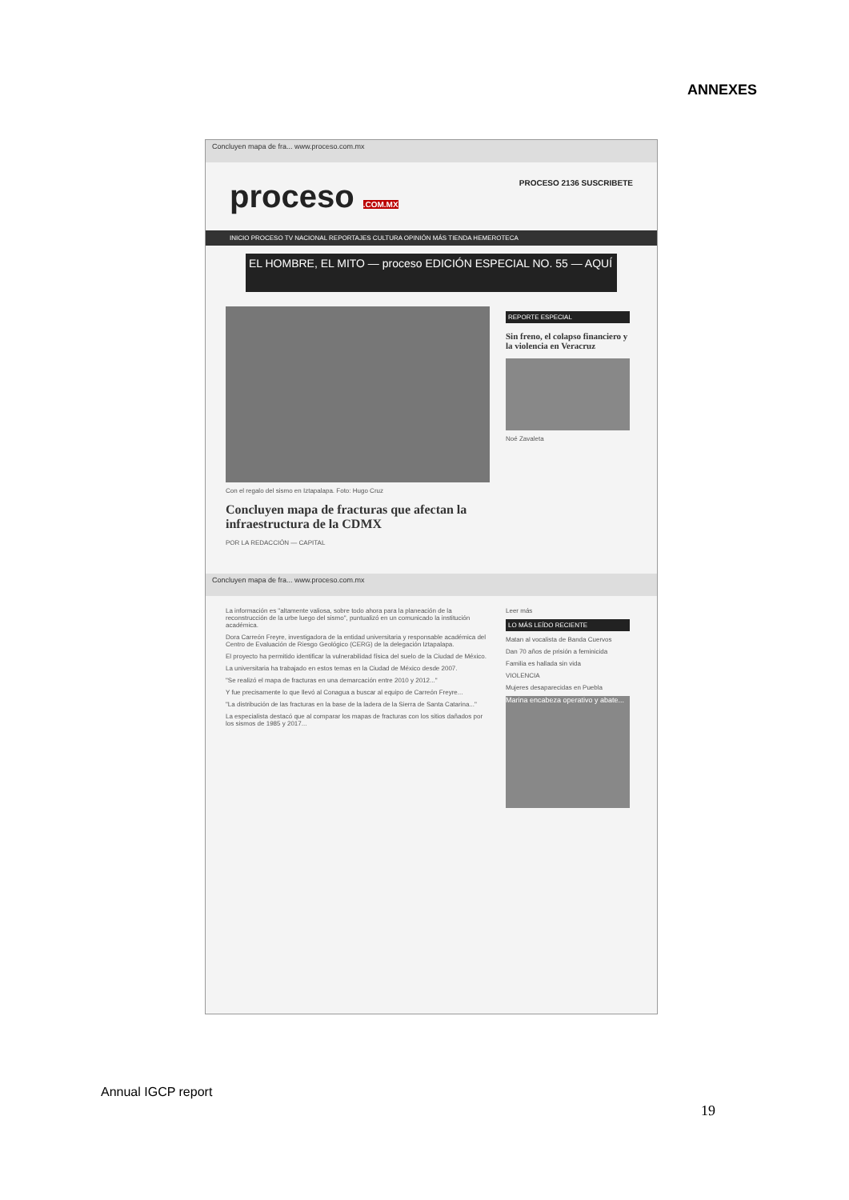ANNEXES
Concluyen mapa de fra... www.proceso.com.mx
proceso .COM.MX PROCESO 2136 SUSCRIBETE
INICIO PROCESO TV NACIONAL REPORTAJES CULTURA OPINIÓN MÁS TIENDA HEMEROTECA
EL HOMBRE, EL MITO — proceso EDICIÓN ESPECIAL NO. 55 — AQUÍ
Con el regalo del sismo en Iztapalapa. Foto: Hugo Cruz
Concluyen mapa de fracturas que afectan la infraestructura de la CDMX
POR LA REDACCIÓN — CAPITAL
REPORTE ESPECIAL
Sin freno, el colapso financiero y la violencia en Veracruz
Noé Zavaleta
Concluyen mapa de fra... www.proceso.com.mx
La información es "altamente valiosa, sobre todo ahora para la planeación de la reconstrucción de la urbe luego del sismo", puntualizó en un comunicado la institución académica.
Dora Carreón Freyre, investigadora de la entidad universitaria y responsable académica del Centro de Evaluación de Riesgo Geológico (CERG) de la delegación Iztapalapa.
El proyecto ha permitido identificar la vulnerabilidad física del suelo de la Ciudad de México.
La universitaria ha trabajado en estos temas en la Ciudad de México desde 2007.
"Se realizó el mapa de fracturas en una demarcación entre 2010 y 2012..."
Y fue precisamente lo que llevó al Conagua a buscar al equipo de Carreón Freyre...
"La distribución de las fracturas en la base de la ladera de la Sierra de Santa Catarina..."
La especialista destacó que al comparar los mapas de fracturas con los sitios dañados por los sismos de 1985 y 2017...
Leer más
LO MÁS LEÍDO RECIENTE
Matan al vocalista de Banda Cuervos
Dan 70 años de prisión a feminicida
Familia es hallada sin vida
VIOLENCIA
Mujeres desaparecidas en Puebla
Marina encabeza operativo y abate...
Annual IGCP report
19